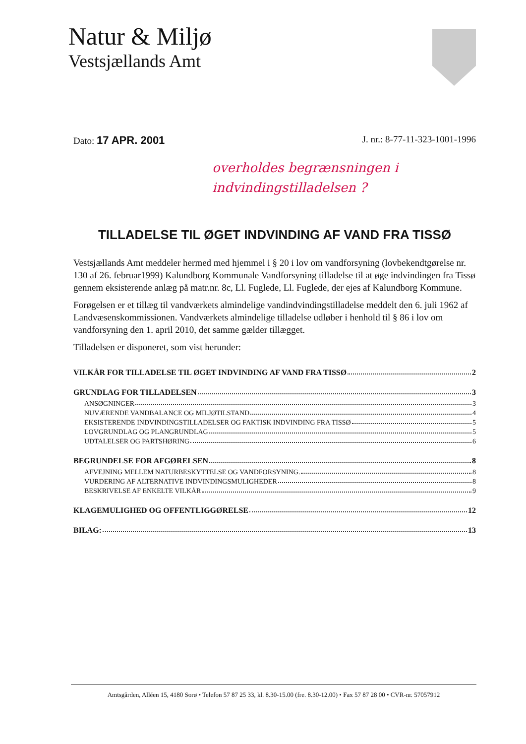Natur & Miljø
Vestsjællands Amt
Dato: 17 APR. 2001 J. nr.: 8-77-11-323-1001-1996
overholdes begrænsningen i
indvindingstilladelsen ?
TILLADELSE TIL ØGET INDVINDING AF VAND FRA TISSØ
Vestsjællands Amt meddeler hermed med hjemmel i § 20 i lov om vandforsyning (lovbekendtgørelse nr. 130 af 26. februar1999) Kalundborg Kommunale Vandforsyning tilladelse til at øge indvindingen fra Tissø gennem eksisterende anlæg på matr.nr. 8c, Ll. Fuglede, Ll. Fuglede, der ejes af Kalundborg Kommune.
Forøgelsen er et tillæg til vandværkets almindelige vandindvindingstilladelse meddelt den 6. juli 1962 af Landvæsenskommissionen. Vandværkets almindelige tilladelse udløber i henhold til § 86 i lov om vandforsyning den 1. april 2010, det samme gælder tillægget.
Tilladelsen er disponeret, som vist herunder:
VILKÅR FOR TILLADELSE TIL ØGET INDVINDING AF VAND FRA TISSØ 2
GRUNDLAG FOR TILLADELSEN 3
ANSØGNINGER 3
NUVÆRENDE VANDBALANCE OG MILJØTILSTAND 4
EKSISTERENDE INDVINDINGSTILLADELSER OG FAKTISK INDVINDING FRA TISSØ 5
LOVGRUNDLAG OG PLANGRUNDLAG 5
UDTALELSER OG PARTSHØRING 6
BEGRUNDELSE FOR AFGØRELSEN 8
AFVEJNING MELLEM NATURBESKYTTELSE OG VANDFORSYNING. 8
VURDERING AF ALTERNATIVE INDVINDINGSMULIGHEDER 8
BESKRIVELSE AF ENKELTE VILKÅR 9
KLAGEMULIGHED OG OFFENTLIGGØRELSE 12
BILAG: 13
Amtsgården, Alléen 15, 4180 Sorø • Telefon 57 87 25 33, kl. 8.30-15.00 (fre. 8.30-12.00) • Fax 57 87 28 00 • CVR-nr. 57057912